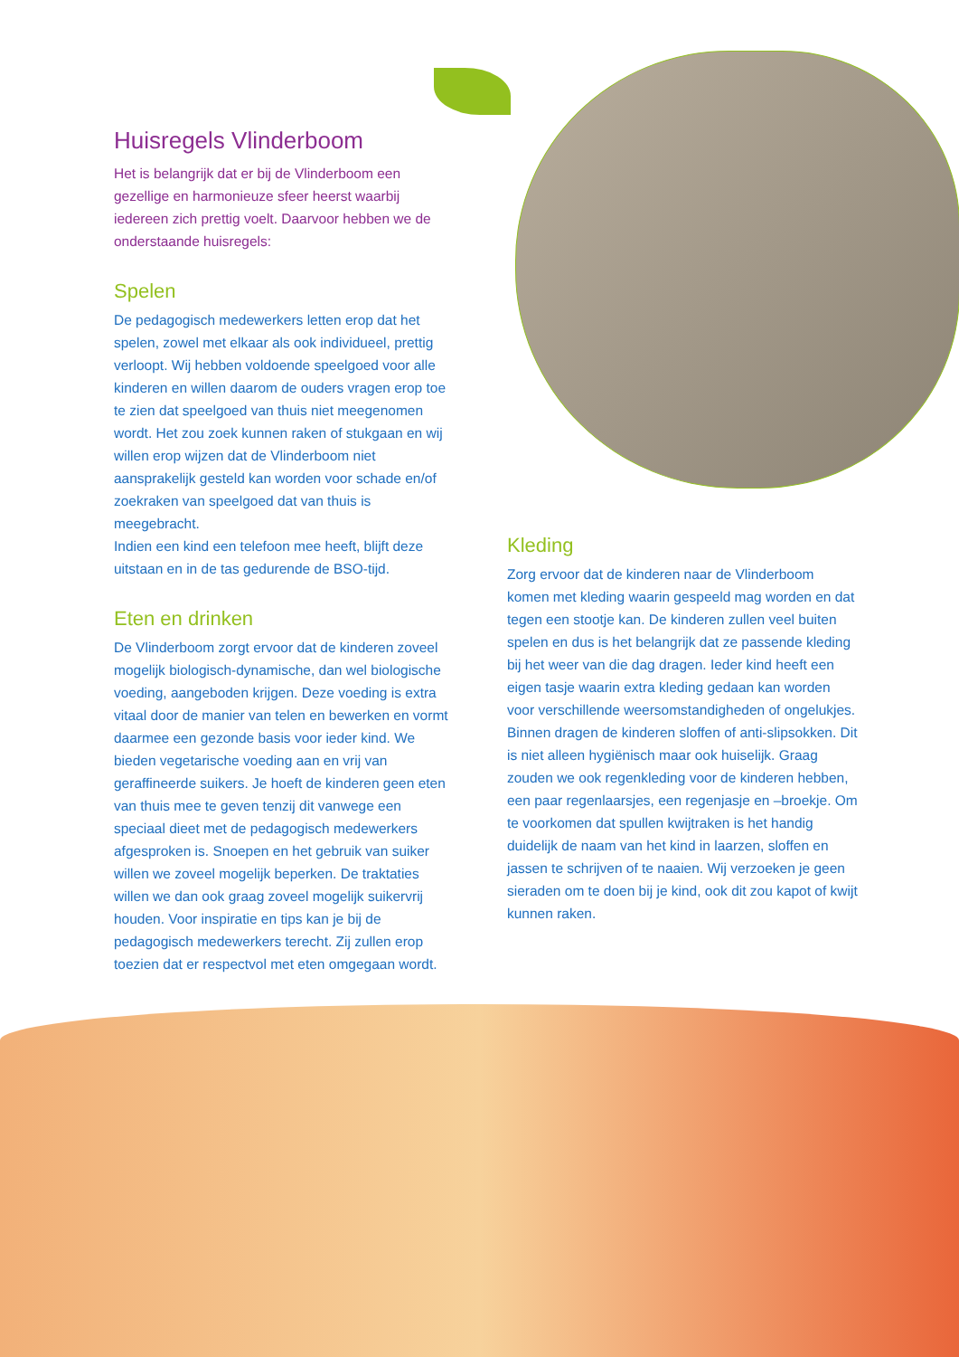Huisregels Vlinderboom
Het is belangrijk dat er bij de Vlinderboom een gezellige en harmonieuze sfeer heerst waarbij iedereen zich prettig voelt. Daarvoor hebben we de onderstaande huisregels:
Spelen
De pedagogisch medewerkers letten erop dat het spelen, zowel met elkaar als ook individueel, prettig verloopt. Wij hebben voldoende speelgoed voor alle kinderen en willen daarom de ouders vragen erop toe te zien dat speelgoed van thuis niet meegenomen wordt. Het zou zoek kunnen raken of stukgaan en wij willen erop wijzen dat de Vlinderboom niet aansprakelijk gesteld kan worden voor schade en/of zoekraken van speelgoed dat van thuis is meegebracht.
Indien een kind een telefoon mee heeft, blijft deze uitstaan en in de tas gedurende de BSO-tijd.
Eten en drinken
De Vlinderboom zorgt ervoor dat de kinderen zoveel mogelijk biologisch-dynamische, dan wel biologische voeding, aangeboden krijgen. Deze voeding is extra vitaal door de manier van telen en bewerken en vormt daarmee een gezonde basis voor ieder kind. We bieden vegetarische voeding aan en vrij van geraffineerde suikers. Je hoeft de kinderen geen eten van thuis mee te geven tenzij dit vanwege een speciaal dieet met de pedagogisch medewerkers afgesproken is. Snoepen en het gebruik van suiker willen we zoveel mogelijk beperken. De traktaties willen we dan ook graag zoveel mogelijk suikervrij houden. Voor inspiratie en tips kan je bij de pedagogisch medewerkers terecht. Zij zullen erop toezien dat er respectvol met eten omgegaan wordt.
Kleding
Zorg ervoor dat de kinderen naar de Vlinderboom komen met kleding waarin gespeeld mag worden en dat tegen een stootje kan. De kinderen zullen veel buiten spelen en dus is het belangrijk dat ze passende kleding bij het weer van die dag dragen. Ieder kind heeft een eigen tasje waarin extra kleding gedaan kan worden voor verschillende weersomstandigheden of ongelukjes. Binnen dragen de kinderen sloffen of anti-slipsokken. Dit is niet alleen hygiënisch maar ook huiselijk. Graag zouden we ook regenkleding voor de kinderen hebben, een paar regenlaarsjes, een regenjasje en –broekje. Om te voorkomen dat spullen kwijtraken is het handig duidelijk de naam van het kind in laarzen, sloffen en jassen te schrijven of te naaien. Wij verzoeken je geen sieraden om te doen bij je kind, ook dit zou kapot of kwijt kunnen raken.